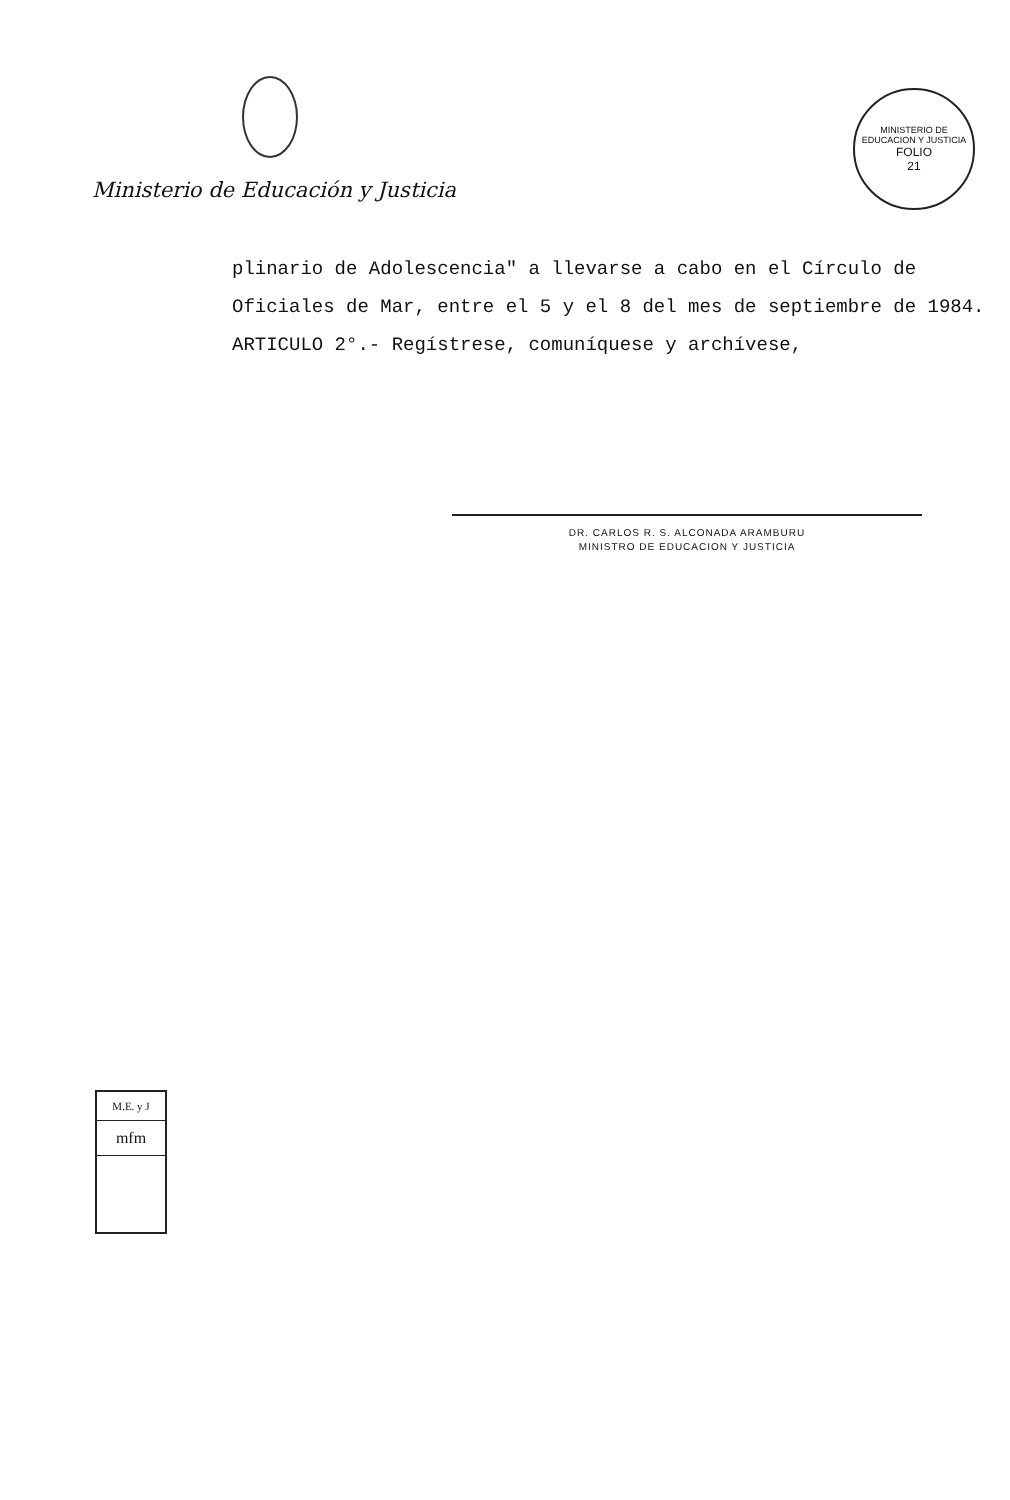Ministerio de Educación y Justicia
MINISTERIO DE EDUCACION Y JUSTICIA
FOLIO
21
plinario de Adolescencia" a llevarse a cabo en el Círculo de Oficiales de Mar, entre el 5 y el 8 del mes de septiembre de 1984.
ARTICULO 2°.- Regístrese, comuníquese y archívese,
DR. CARLOS R. S. ALCONADA ARAMBURU
MINISTRO DE EDUCACION Y JUSTICIA
M.E. y J
mfm